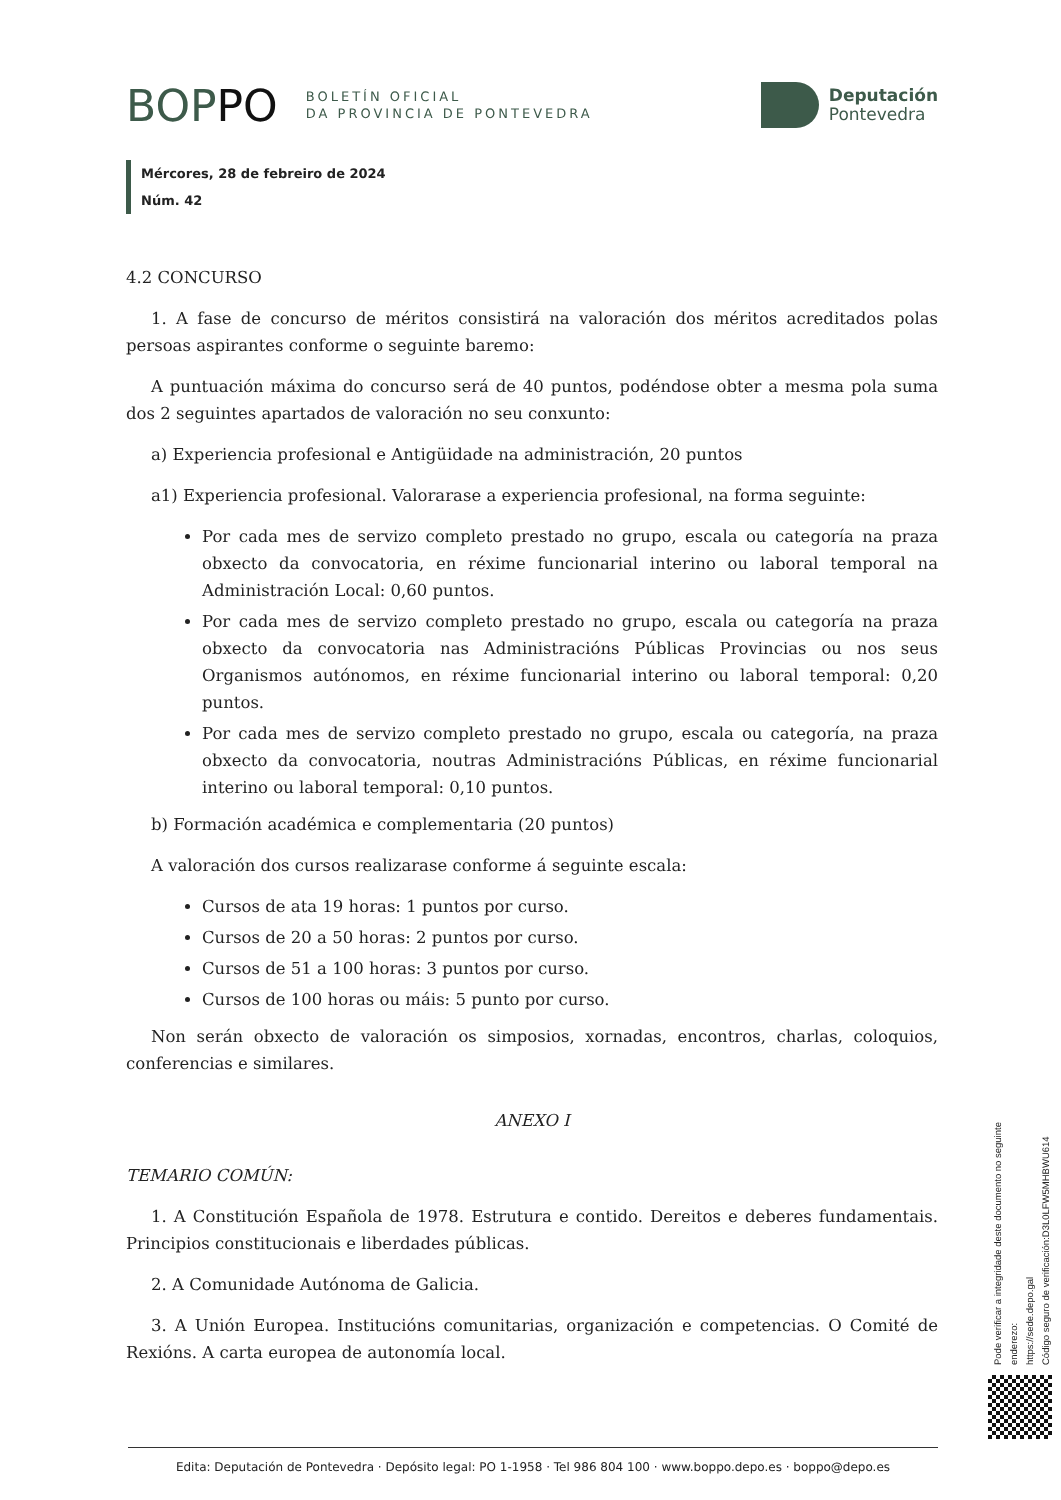BOP PO
BOLETÍN OFICIAL
DA PROVINCIA DE PONTEVEDRA
Deputación
Pontevedra
Mércores, 28 de febreiro de 2024
Núm. 42
4.2 CONCURSO
1. A fase de concurso de méritos consistirá na valoración dos méritos acreditados polas persoas aspirantes conforme o seguinte baremo:
A puntuación máxima do concurso será de 40 puntos, podéndose obter a mesma pola suma dos 2 seguintes apartados de valoración no seu conxunto:
a) Experiencia profesional e Antigüidade na administración, 20 puntos
a1) Experiencia profesional. Valorarase a experiencia profesional, na forma seguinte:
Por cada mes de servizo completo prestado no grupo, escala ou categoría na praza obxecto da convocatoria, en réxime funcionarial interino ou laboral temporal na Administración Local: 0,60 puntos.
Por cada mes de servizo completo prestado no grupo, escala ou categoría na praza obxecto da convocatoria nas Administracións Públicas Provincias ou nos seus Organismos autónomos, en réxime funcionarial interino ou laboral temporal: 0,20 puntos.
Por cada mes de servizo completo prestado no grupo, escala ou categoría, na praza obxecto da convocatoria, noutras Administracións Públicas, en réxime funcionarial interino ou laboral temporal: 0,10 puntos.
b) Formación académica e complementaria (20 puntos)
A valoración dos cursos realizarase conforme á seguinte escala:
Cursos de ata 19 horas: 1 puntos por curso.
Cursos de 20 a 50 horas: 2 puntos por curso.
Cursos de 51 a 100 horas: 3 puntos por curso.
Cursos de 100 horas ou máis: 5 punto por curso.
Non serán obxecto de valoración os simposios, xornadas, encontros, charlas, coloquios, conferencias e similares.
ANEXO I
TEMARIO COMÚN:
1. A Constitución Española de 1978. Estrutura e contido. Dereitos e deberes fundamentais. Principios constitucionais e liberdades públicas.
2. A Comunidade Autónoma de Galicia.
3. A Unión Europea. Institucións comunitarias, organización e competencias. O Comité de Rexións. A carta europea de autonomía local.
Pode verificar a integridade deste documento no seguinte enderezo:
https://sede.depo.gal
Código seguro de verificación:D3L0LFW5MHBWU614
Edita: Deputación de Pontevedra · Depósito legal: PO 1-1958 · Tel 986 804 100 · www.boppo.depo.es · boppo@depo.es